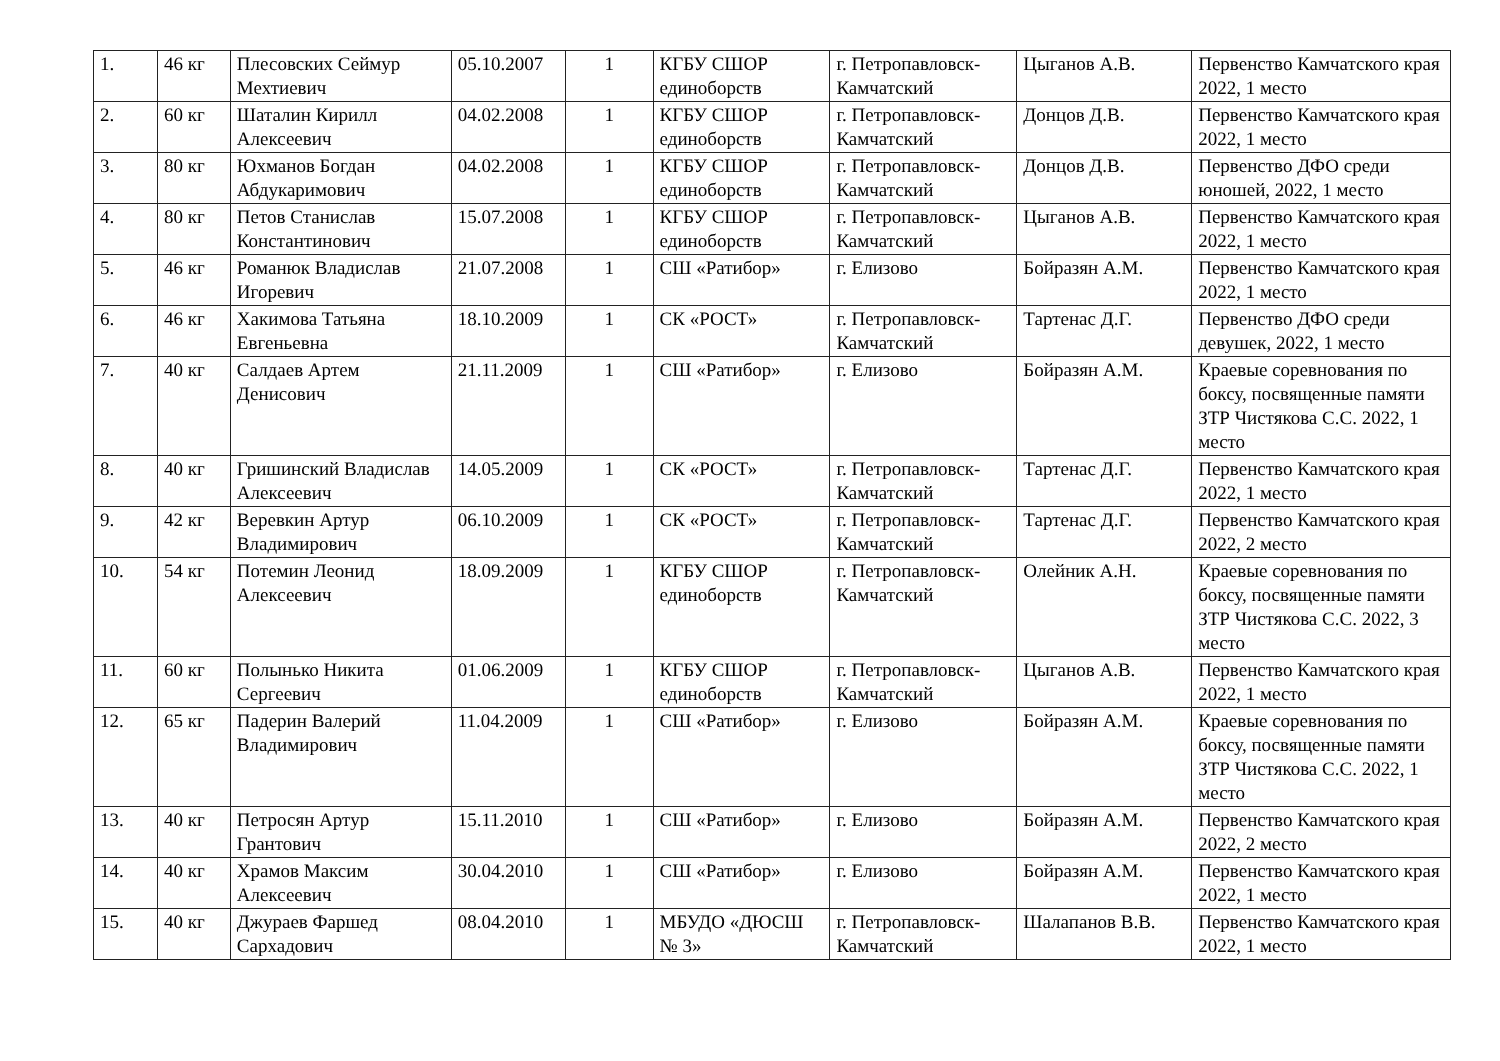| 1. | 46 кг | Плесовских Сеймур Мехтиевич | 05.10.2007 | 1 | КГБУ СШОР единоборств | г. Петропавловск-Камчатский | Цыганов А.В. | Первенство Камчатского края 2022, 1 место |
| 2. | 60 кг | Шаталин Кирилл Алексеевич | 04.02.2008 | 1 | КГБУ СШОР единоборств | г. Петропавловск-Камчатский | Донцов Д.В. | Первенство Камчатского края 2022, 1 место |
| 3. | 80 кг | Юхманов Богдан Абдукаримович | 04.02.2008 | 1 | КГБУ СШОР единоборств | г. Петропавловск-Камчатский | Донцов Д.В. | Первенство ДФО среди юношей, 2022, 1 место |
| 4. | 80 кг | Петов Станислав Константинович | 15.07.2008 | 1 | КГБУ СШОР единоборств | г. Петропавловск-Камчатский | Цыганов А.В. | Первенство Камчатского края 2022, 1 место |
| 5. | 46 кг | Романюк Владислав Игоревич | 21.07.2008 | 1 | СШ «Ратибор» | г. Елизово | Бойразян А.М. | Первенство Камчатского края 2022, 1 место |
| 6. | 46 кг | Хакимова Татьяна Евгеньевна | 18.10.2009 | 1 | СК «РОСТ» | г. Петропавловск-Камчатский | Тартенас Д.Г. | Первенство ДФО среди девушек, 2022, 1 место |
| 7. | 40 кг | Салдаев Артем Денисович | 21.11.2009 | 1 | СШ «Ратибор» | г. Елизово | Бойразян А.М. | Краевые соревнования по боксу, посвященные памяти ЗТР Чистякова С.С. 2022, 1 место |
| 8. | 40 кг | Гришинский Владислав Алексеевич | 14.05.2009 | 1 | СК «РОСТ» | г. Петропавловск-Камчатский | Тартенас Д.Г. | Первенство Камчатского края 2022, 1 место |
| 9. | 42 кг | Веревкин Артур Владимирович | 06.10.2009 | 1 | СК «РОСТ» | г. Петропавловск-Камчатский | Тартенас Д.Г. | Первенство Камчатского края 2022, 2 место |
| 10. | 54 кг | Потемин Леонид Алексеевич | 18.09.2009 | 1 | КГБУ СШОР единоборств | г. Петропавловск-Камчатский | Олейник А.Н. | Краевые соревнования по боксу, посвященные памяти ЗТР Чистякова С.С. 2022, 3 место |
| 11. | 60 кг | Полынько Никита Сергеевич | 01.06.2009 | 1 | КГБУ СШОР единоборств | г. Петропавловск-Камчатский | Цыганов А.В. | Первенство Камчатского края 2022, 1 место |
| 12. | 65 кг | Падерин Валерий Владимирович | 11.04.2009 | 1 | СШ «Ратибор» | г. Елизово | Бойразян А.М. | Краевые соревнования по боксу, посвященные памяти ЗТР Чистякова С.С. 2022, 1 место |
| 13. | 40 кг | Петросян Артур Грантович | 15.11.2010 | 1 | СШ «Ратибор» | г. Елизово | Бойразян А.М. | Первенство Камчатского края 2022, 2 место |
| 14. | 40 кг | Храмов Максим Алексеевич | 30.04.2010 | 1 | СШ «Ратибор» | г. Елизово | Бойразян А.М. | Первенство Камчатского края 2022, 1 место |
| 15. | 40 кг | Джураев Фаршед Сархадович | 08.04.2010 | 1 | МБУДО «ДЮСШ № 3» | г. Петропавловск-Камчатский | Шалапанов В.В. | Первенство Камчатского края 2022, 1 место |